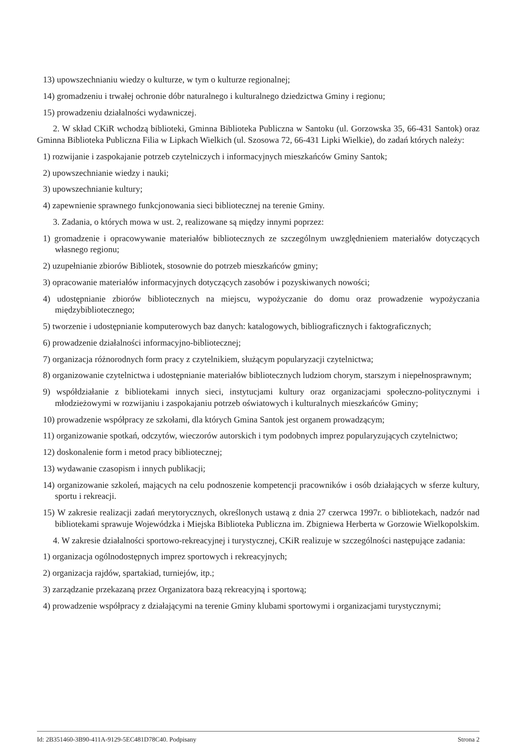13) upowszechnianiu wiedzy o kulturze, w tym o kulturze regionalnej;
14) gromadzeniu i trwałej ochronie dóbr naturalnego i kulturalnego dziedzictwa Gminy i regionu;
15) prowadzeniu działalności wydawniczej.
2. W skład CKiR wchodzą biblioteki, Gminna Biblioteka Publiczna w Santoku (ul. Gorzowska 35, 66-431 Santok) oraz Gminna Biblioteka Publiczna Filia w Lipkach Wielkich (ul. Szosowa 72, 66-431 Lipki Wielkie), do zadań których należy:
1) rozwijanie i zaspokajanie potrzeb czytelniczych i informacyjnych mieszkańców Gminy Santok;
2) upowszechnianie wiedzy i nauki;
3) upowszechnianie kultury;
4) zapewnienie sprawnego funkcjonowania sieci bibliotecznej na terenie Gminy.
3. Zadania, o których mowa w ust. 2, realizowane są między innymi poprzez:
1) gromadzenie i opracowywanie materiałów bibliotecznych ze szczególnym uwzględnieniem materiałów dotyczących własnego regionu;
2) uzupełnianie zbiorów Bibliotek, stosownie do potrzeb mieszkańców gminy;
3) opracowanie materiałów informacyjnych dotyczących zasobów i pozyskiwanych nowości;
4) udostępnianie zbiorów bibliotecznych na miejscu, wypożyczanie do domu oraz prowadzenie wypożyczania międzybibliotecznego;
5) tworzenie i udostępnianie komputerowych baz danych: katalogowych, bibliograficznych i faktograficznych;
6) prowadzenie działalności informacyjno-bibliotecznej;
7) organizacja różnorodnych form pracy z czytelnikiem, służącym popularyzacji czytelnictwa;
8) organizowanie czytelnictwa i udostępnianie materiałów bibliotecznych ludziom chorym, starszym i niepełnosprawnym;
9) współdziałanie z bibliotekami innych sieci, instytucjami kultury oraz organizacjami społeczno-politycznymi i młodzieżowymi w rozwijaniu i zaspokajaniu potrzeb oświatowych i kulturalnych mieszkańców Gminy;
10) prowadzenie współpracy ze szkołami, dla których Gmina Santok jest organem prowadzącym;
11) organizowanie spotkań, odczytów, wieczorów autorskich i tym podobnych imprez popularyzujących czytelnictwo;
12) doskonalenie form i metod pracy bibliotecznej;
13) wydawanie czasopism i innych publikacji;
14) organizowanie szkoleń, mających na celu podnoszenie kompetencji pracowników i osób działających w sferze kultury, sportu i rekreacji.
15) W zakresie realizacji zadań merytorycznych, określonych ustawą z dnia 27 czerwca 1997r. o bibliotekach, nadzór nad bibliotekami sprawuje Wojewódzka i Miejska Biblioteka Publiczna im. Zbigniewa Herberta w Gorzowie Wielkopolskim.
4. W zakresie działalności sportowo-rekreacyjnej i turystycznej, CKiR realizuje w szczególności następujące zadania:
1) organizacja ogólnodostępnych imprez sportowych i rekreacyjnych;
2) organizacja rajdów, spartakiad, turniejów, itp.;
3) zarządzanie przekazaną przez Organizatora bazą rekreacyjną i sportową;
4) prowadzenie współpracy z działającymi na terenie Gminy klubami sportowymi i organizacjami turystycznymi;
Id: 2B351460-3B90-411A-9129-5EC481D78C40. Podpisany Strona 2